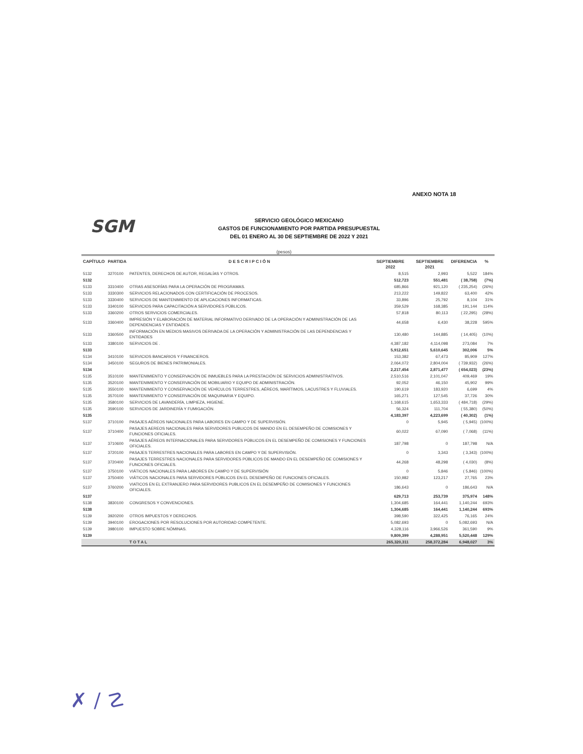ANEXO NOTA 18
SGM
SERVICIO GEOLÓGICO MEXICANO
GASTOS DE FUNCIONAMIENTO POR PARTIDA PRESUPUESTAL
DEL 01 ENERO AL 30 DE SEPTIEMBRE DE 2022 Y 2021
(pesos)
| CAPÍTULO | PARTIDA | D E S C R I P C I Ó N | SEPTIEMBRE 2022 | SEPTIEMBRE 2021 | DIFERENCIA | % |
| --- | --- | --- | --- | --- | --- | --- |
| 5132 | 3270100 | PATENTES, DERECHOS DE AUTOR, REGALÍAS Y OTROS. | 8,515 | 2,993 | 5,522 | 184% |
| 5132 | | | 512,723 | 551,481 | ( 38,758) | (7%) |
| 5133 | 3310400 | OTRAS ASESORÍAS PARA LA OPERACIÓN DE PROGRAMAS. | 685,866 | 921,120 | ( 235,254) | (26%) |
| 5133 | 3330300 | SERVICIOS RELACIONADOS CON CERTIFICACIÓN DE PROCESOS. | 213,222 | 149,822 | 63,400 | 42% |
| 5133 | 3330400 | SERVICIOS DE MANTENIMIENTO DE APLICACIONES INFORMATICAS. | 33,896 | 25,792 | 8,104 | 31% |
| 5133 | 3340100 | SERVICIOS PARA CAPACITACIÓN A SERVIDORES PÚBLICOS. | 359,529 | 168,385 | 191,144 | 114% |
| 5133 | 3360200 | OTROS SERVICIOS COMERCIALES. | 57,818 | 80,113 | ( 22,295) | (28%) |
| 5133 | 3360400 | IMPRESIÓN Y ELABORACIÓN DE MATERIAL INFORMATIVO DERIVADO DE LA OPERACIÓN Y ADMINISTRACIÓN DE LAS DEPENDENCIAS Y ENTIDADES. | 44,658 | 6,430 | 38,228 | 595% |
| 5133 | 3360500 | INFORMACIÓN EN MEDIOS MASIVOS DERIVADA DE LA OPERACIÓN Y ADMINISTRACIÓN DE LAS DEPENDENCIAS Y ENTIDADES | 130,480 | 144,885 | ( 14,405) | (10%) |
| 5133 | 3380100 | SERVICIOS DE . | 4,387,182 | 4,114,098 | 273,084 | 7% |
| 5133 | | | 5,912,651 | 5,610,645 | 302,006 | 5% |
| 5134 | 3410100 | SERVICIOS BANCARIOS Y FINANCIEROS. | 153,382 | 67,473 | 85,909 | 127% |
| 5134 | 3450100 | SEGUROS DE BIENES PATRIMONIALES. | 2,064,072 | 2,804,004 | ( 739,932) | (26%) |
| 5134 | | | 2,217,454 | 2,871,477 | ( 654,023) | (23%) |
| 5135 | 3510100 | MANTENIMIENTO Y CONSERVACIÓN DE INMUEBLES PARA LA PRESTACIÓN DE SERVICIOS ADMINISTRATIVOS. | 2,510,516 | 2,101,047 | 409,469 | 19% |
| 5135 | 3520100 | MANTENIMIENTO Y CONSERVACIÓN DE MOBILIARIO Y EQUIPO DE ADMINISTRACIÓN. | 92,052 | 46,150 | 45,902 | 99% |
| 5135 | 3550100 | MANTENIMIENTO Y CONSERVACIÓN DE VEHÍCULOS TERRESTRES, AÉREOS, MARÍTIMOS, LACUSTRES Y FLUVIALES. | 190,619 | 183,920 | 6,699 | 4% |
| 5135 | 3570100 | MANTENIMIENTO Y CONSERVACIÓN DE MAQUINARIA Y EQUIPO. | 165,271 | 127,545 | 37,726 | 30% |
| 5135 | 3580100 | SERVICIOS DE LAVANDERÍA, LIMPIEZA, HIGIENE. | 1,168,615 | 1,653,333 | ( 484,718) | (29%) |
| 5135 | 3590100 | SERVICIOS DE JARDINERÍA Y FUMIGACIÓN. | 56,324 | 111,704 | ( 55,380) | (50%) |
| 5135 | | | 4,183,397 | 4,223,699 | ( 40,302) | (1%) |
| 5137 | 3710100 | PASAJES AÉREOS NACIONALES PARA LABORES EN CAMPO Y DE SUPERVISIÓN. | 0 | 5,945 | ( 5,945) | (100%) |
| 5137 | 3710400 | PASAJES AEREOS NACIONALES PARA SERVIDORES PUBLICOS DE MANDO EN EL DESEMPEÑO DE COMISIONES Y FUNCIONES OFICIALES. | 60,022 | 67,090 | ( 7,068) | (11%) |
| 5137 | 3710600 | PASAJES AÉREOS INTERNACIONALES PARA SERVIDORES PÚBLICOS EN EL DESEMPEÑO DE COMISIONES Y FUNCIONES OFICIALES. | 187,798 | 0 | 187,798 | N/A |
| 5137 | 3720100 | PASAJES TERRESTRES NACIONALES PARA LABORES EN CAMPO Y DE SUPERVISIÓN. | 0 | 3,343 | ( 3,343) | (100%) |
| 5137 | 3720400 | PASAJES TERRESTRES NACIONALES PARA SERVIDORES PÚBLICOS DE MANDO EN EL DESEMPEÑO DE COMISIONES Y FUNCIONES OFICIALES. | 44,268 | 48,298 | ( 4,030) | (8%) |
| 5137 | 3750100 | VIÁTICOS NACIONALES PARA LABORES EN CAMPO Y DE SUPERVISIÓN | 0 | 5,846 | ( 5,846) | (100%) |
| 5137 | 3750400 | VIÁTICOS NACIONALES PARA SERVIDORES PÚBLICOS EN EL DESEMPEÑO DE FUNCIONES OFICIALES. | 150,982 | 123,217 | 27,765 | 23% |
| 5137 | 3760200 | VIATICOS EN EL EXTRANJERO PARA SERVIDORES PUBLICOS EN EL DESEMPEÑO DE COMISIONES Y FUNCIONES OFICIALES. | 186,643 | 0 | 186,643 | N/A |
| 5137 | | | 629,713 | 253,739 | 375,974 | 148% |
| 5138 | 3830100 | CONGRESOS Y CONVENCIONES. | 1,304,685 | 164,441 | 1,140,244 | 693% |
| 5138 | | | 1,304,685 | 164,441 | 1,140,244 | 693% |
| 5139 | 3920200 | OTROS IMPUESTOS Y DERECHOS. | 398,590 | 322,425 | 76,165 | 24% |
| 5139 | 3940100 | EROGACIONES POR RESOLUCIONES POR AUTORIDAD COMPETENTE. | 5,082,693 | 0 | 5,082,693 | N/A |
| 5139 | 3980100 | IMPUESTO SOBRE NÓMINAS. | 4,328,116 | 3,966,526 | 361,590 | 9% |
| 5139 | | | 9,809,399 | 4,288,951 | 5,520,448 | 129% |
| | | T O T A L | 265,320,311 | 258,372,284 | 6,948,027 | 3% |
✗ ∕ ☡